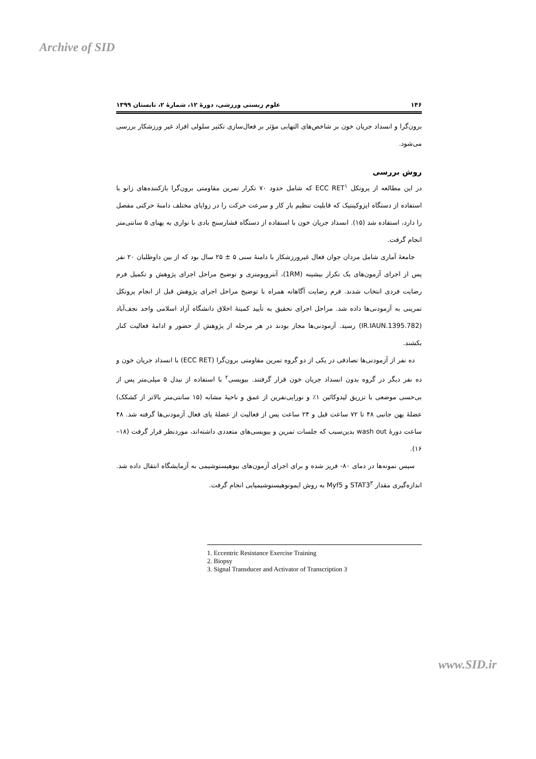Archive of SID
۱۴۶ علوم زیستی ورزشی، دورۀ ۱۲، شمارۀ ۲، تابستان ۱۳۹۹
برون‌گرا و انسداد جریان خون بر شاخص‌های التهابی مؤثر بر فعال‌سازی تکثیر سلولی افراد غیر ورزشکار بررسی می‌شود.
روش بررسی
در این مطالعه از پروتکل ECC RET<sup>۱</sup> که شامل حدود ۷۰ تکرار تمرین مقاومتی برون‌گرا بازکننده‌های زانو با استفاده از دستگاه ایزوکینتیک که قابلیت تنظیم بار کار و سرعت حرکت را در زوایای مختلف دامنۀ حرکتی مفصل را دارد، استفاده شد (۱۵). انسداد جریان خون با استفاده از دستگاه فشارسنج بادی با نواری به پهنای ۵ سانتی‌متر انجام گرفت.
جامعۀ آماری شامل مردان جوان فعال غیرورزشکار با دامنۀ سنی ۵ ± ۲۵ سال بود که از بین داوطلبان ۲۰ نفر پس از اجرای آزمون‌های یک تکرار بیشینه (1RM)، آنتروپومتری و توضیح مراحل اجرای پژوهش و تکمیل فرم رضایت فردی انتخاب شدند. فرم رضایت آگاهانه همراه با توضیح مراحل اجرای پژوهش قبل از انجام پروتکل تمرینی به آزمودنی‌ها داده شد. مراحل اجرای تحقیق به تأیید کمیتۀ اخلاق دانشگاه آزاد اسلامی واحد نجف‌آباد (IR.IAUN.1395.782) رسید. آزمودنی‌ها مجاز بودند در هر مرحله از پژوهش از حضور و ادامۀ فعالیت کنار بکشند.
ده نفر از آزمودنی‌ها تصادفی در یکی از دو گروه تمرین مقاومتی برون‌گرا (ECC RET) با انسداد جریان خون و ده نفر دیگر در گروه بدون انسداد جریان خون قرار گرفتند. بیوپسی<sup>۲</sup> با استفاده از نیدل ۵ میلی‌متر پس از بی‌حسی موضعی با تزریق لیدوکائین ۱٪ و نوراپی‌نفرین از عمق و ناحیۀ مشابه (۱۵ سانتی‌متر بالاتر از کشکک) عضلۀ پهن جانبی ۴۸ تا ۷۲ ساعت قبل و ۲۴ ساعت پس از فعالیت از عضلۀ پای فعال آزمودنی‌ها گرفته شد. ۴۸ ساعت دورۀ wash out بدین‌سبب که جلسات تمرین و بیوپسی‌های متعددی داشته‌اند، موردنظر قرار گرفت (۱۸–۱۶).
سپس نمونه‌ها در دمای ۸۰- فریز شده و برای اجرای آزمون‌های بیوهیستوشیمی به آزمایشگاه انتقال داده شد. اندازه‌گیری مقدار STAT3<sup>۳</sup> و Myf5 به روش ایمونوهیستوشیمیایی انجام گرفت.
1. Eccentric Resistance Exercise Training
2. Biopsy
3. Signal Transducer and Activator of Transcription 3
www.SID.ir